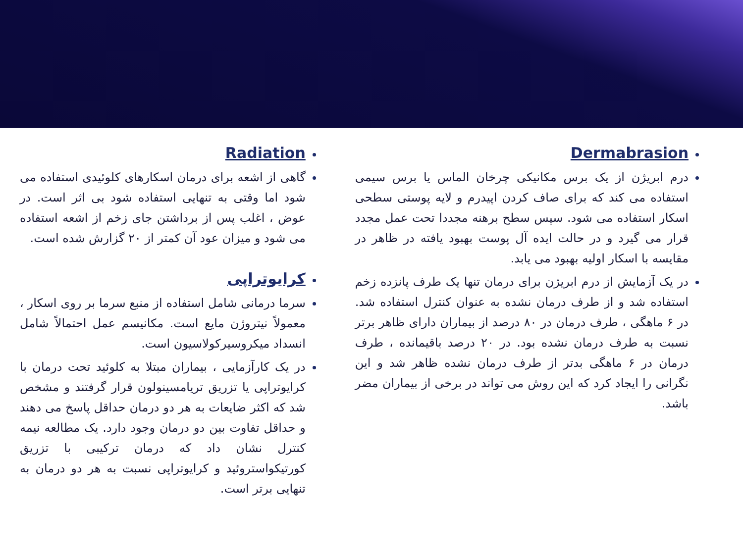Dermabrasion
درم ابریژن از یک برس مکانیکی چرخان الماس یا برس سیمی استفاده می کند که برای صاف کردن اپیدرم و لایه پوستی سطحی اسکار استفاده می شود. سپس سطح برهنه مجددا تحت عمل مجدد قرار می گیرد و در حالت ایده آل پوست بهبود یافته در ظاهر در مقایسه با اسکار اولیه بهبود می یابد.
در یک آزمایش از درم ابریژن برای درمان تنها یک طرف پانزده زخم استفاده شد و از طرف درمان نشده به عنوان کنترل استفاده شد. در ۶ ماهگی ، طرف درمان در ۸۰ درصد از بیماران دارای ظاهر برتر نسبت به طرف درمان نشده بود. در ۲۰ درصد باقیمانده ، طرف درمان در ۶ ماهگی بدتر از طرف درمان نشده ظاهر شد و این نگرانی را ایجاد کرد که این روش می تواند در برخی از بیماران مضر باشد.
Radiation
گاهی از اشعه برای درمان اسکارهای کلوئیدی استفاده می شود اما وقتی به تنهایی استفاده شود بی اثر است. در عوض ، اغلب پس از برداشتن جای زخم از اشعه استفاده می شود و میزان عود آن کمتر از ۲۰ گزارش شده است.
کرایوتراپی
سرما درمانی شامل استفاده از منبع سرما بر روی اسکار ، معمولاً نیتروژن مایع است. مکانیسم عمل احتمالاً شامل انسداد میکروسیرکولاسیون است.
در یک کارآزمایی ، بیماران مبتلا به کلوئید تحت درمان با کرایوتراپی یا تزریق تریامسینولون قرار گرفتند و مشخص شد که اکثر ضایعات به هر دو درمان حداقل پاسخ می دهند و حداقل تفاوت بین دو درمان وجود دارد. یک مطالعه نیمه کنترل نشان داد که درمان ترکیبی با تزریق کورتیکواستروئید و کرایوتراپی نسبت به هر دو درمان به تنهایی برتر است.